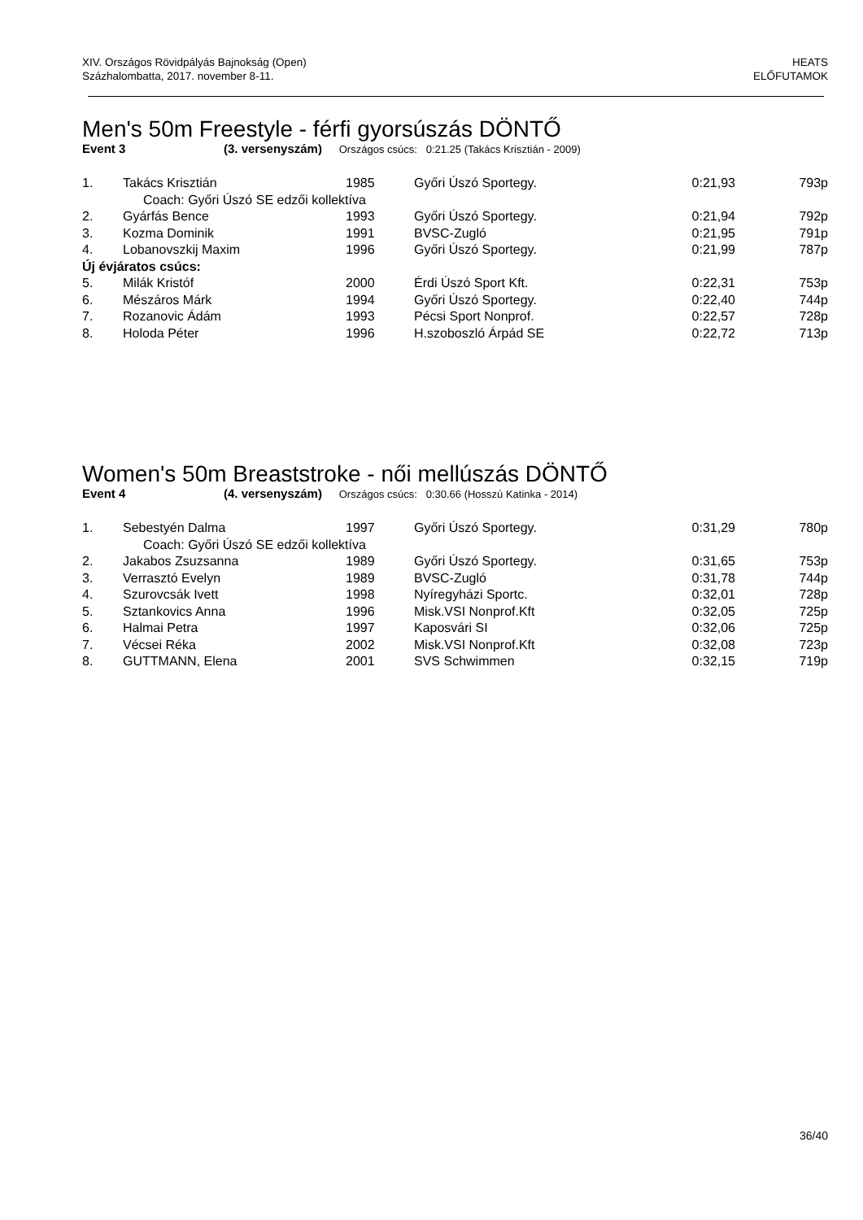XIV. Országos Rövidpályás Bajnokság (Open)
Százhalombatta, 2017. november 8-11.
HEATS
ELŐFUTAMOK
Men's 50m Freestyle - férfi gyorsúszás DÖNTŐ
Event 3 (3. versenyszám) Országos csúcs: 0:21.25 (Takács Krisztián - 2009)
| 1. | Takács Krisztián | 1985 | Győri Úszó Sportegy. | 0:21,93 | 793p |
| Coach: Győri Úszó SE edzői kollektíva | | | | | |
| 2. | Gyárfás Bence | 1993 | Győri Úszó Sportegy. | 0:21,94 | 792p |
| 3. | Kozma Dominik | 1991 | BVSC-Zugló | 0:21,95 | 791p |
| 4. | Lobanovszkij Maxim | 1996 | Győri Úszó Sportegy. | 0:21,99 | 787p |
| Új évjáratos csúcs: | | | | | |
| 5. | Milák Kristóf | 2000 | Érdi Úszó Sport Kft. | 0:22,31 | 753p |
| 6. | Mészáros Márk | 1994 | Győri Úszó Sportegy. | 0:22,40 | 744p |
| 7. | Rozanovic Ádám | 1993 | Pécsi Sport Nonprof. | 0:22,57 | 728p |
| 8. | Holoda Péter | 1996 | H.szoboszló Árpád SE | 0:22,72 | 713p |
Women's 50m Breaststroke - női mellúszás DÖNTŐ
Event 4 (4. versenyszám) Országos csúcs: 0:30.66 (Hosszú Katinka - 2014)
| 1. | Sebestyén Dalma | 1997 | Győri Úszó Sportegy. | 0:31,29 | 780p |
| Coach: Győri Úszó SE edzői kollektíva | | | | | |
| 2. | Jakabos Zsuzsanna | 1989 | Győri Úszó Sportegy. | 0:31,65 | 753p |
| 3. | Verrasztó Evelyn | 1989 | BVSC-Zugló | 0:31,78 | 744p |
| 4. | Szurovcsák Ivett | 1998 | Nyíregyházi Sportc. | 0:32,01 | 728p |
| 5. | Sztankovics Anna | 1996 | Misk.VSI Nonprof.Kft | 0:32,05 | 725p |
| 6. | Halmai Petra | 1997 | Kaposvári SI | 0:32,06 | 725p |
| 7. | Vécsei Réka | 2002 | Misk.VSI Nonprof.Kft | 0:32,08 | 723p |
| 8. | GUTTMANN, Elena | 2001 | SVS Schwimmen | 0:32,15 | 719p |
36/40